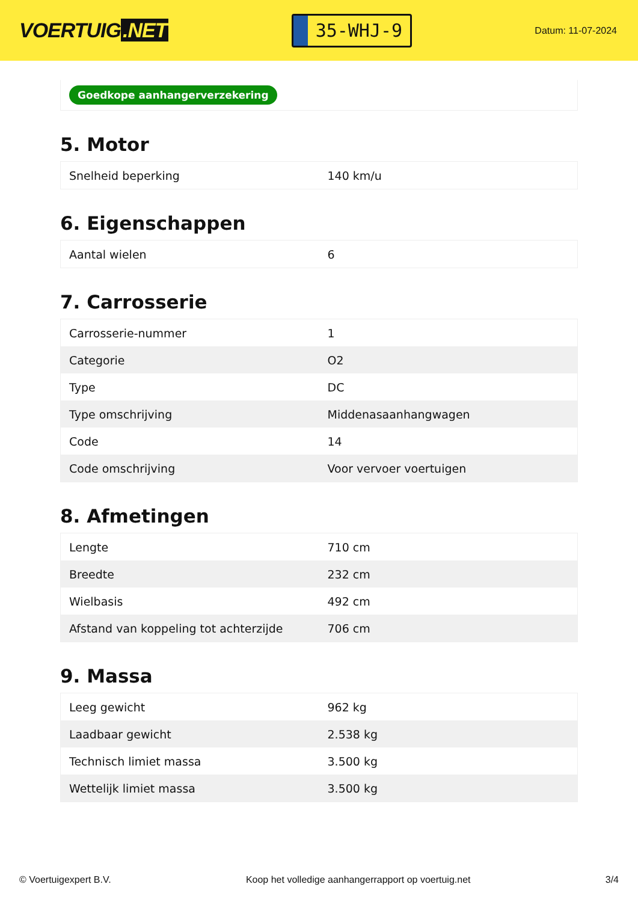VOERTUIG.NET
35-WHJ-9
Datum: 11-07-2024
Goedkope aanhangerverzekering
5. Motor
| Snelheid beperking | 140 km/u |
6. Eigenschappen
| Aantal wielen | 6 |
7. Carrosserie
| Carrosserie-nummer | 1 |
| Categorie | O2 |
| Type | DC |
| Type omschrijving | Middenasaanhangwagen |
| Code | 14 |
| Code omschrijving | Voor vervoer voertuigen |
8. Afmetingen
| Lengte | 710 cm |
| Breedte | 232 cm |
| Wielbasis | 492 cm |
| Afstand van koppeling tot achterzijde | 706 cm |
9. Massa
| Leeg gewicht | 962 kg |
| Laadbaar gewicht | 2.538 kg |
| Technisch limiet massa | 3.500 kg |
| Wettelijk limiet massa | 3.500 kg |
© Voertuigexpert B.V. Koop het volledige aanhangerrapport op voertuig.net 3/4